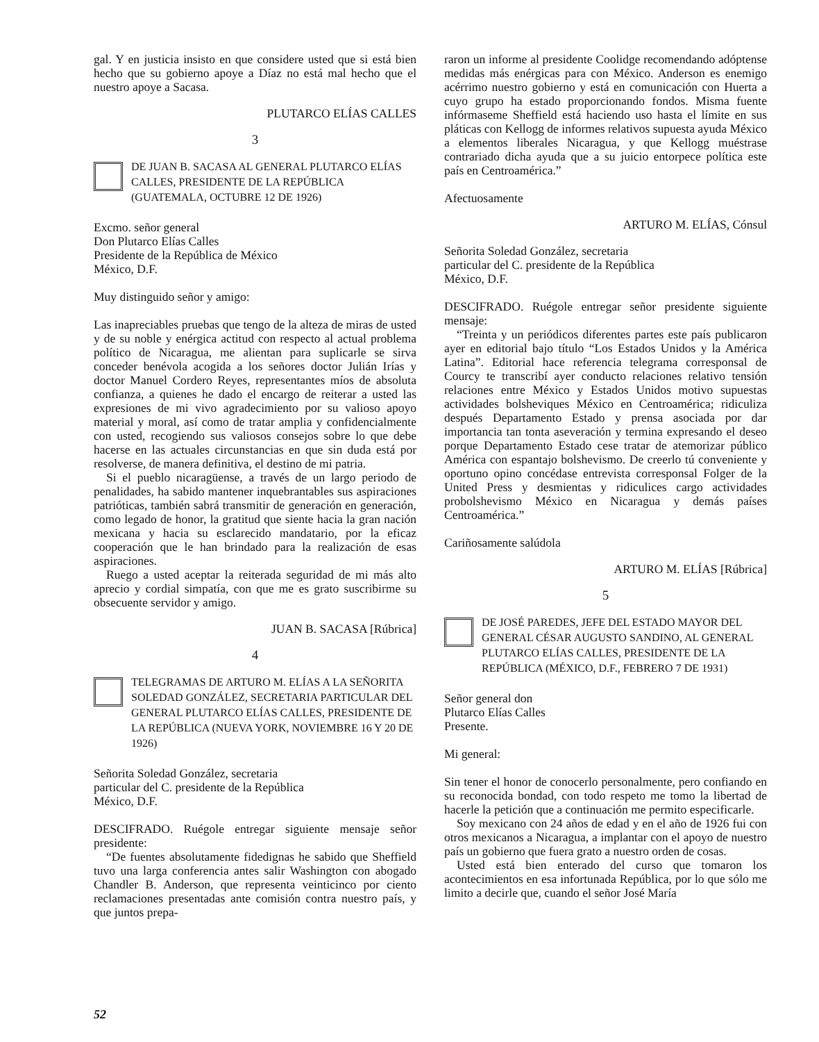gal. Y en justicia insisto en que considere usted que si está bien hecho que su gobierno apoye a Díaz no está mal hecho que el nuestro apoye a Sacasa.
PLUTARCO ELÍAS CALLES
3
DE JUAN B. SACASA AL GENERAL PLUTARCO ELÍAS CALLES, PRESIDENTE DE LA REPÚBLICA (GUATEMALA, OCTUBRE 12 DE 1926)
Excmo. señor general
Don Plutarco Elías Calles
Presidente de la República de México
México, D.F.
Muy distinguido señor y amigo:
Las inapreciables pruebas que tengo de la alteza de miras de usted y de su noble y enérgica actitud con respecto al actual problema político de Nicaragua, me alientan para suplicarle se sirva conceder benévola acogida a los señores doctor Julián Irías y doctor Manuel Cordero Reyes, representantes míos de absoluta confianza, a quienes he dado el encargo de reiterar a usted las expresiones de mi vivo agradecimiento por su valioso apoyo material y moral, así como de tratar amplia y confidencialmente con usted, recogiendo sus valiosos consejos sobre lo que debe hacerse en las actuales circunstancias en que sin duda está por resolverse, de manera definitiva, el destino de mi patria.
Si el pueblo nicaragüense, a través de un largo periodo de penalidades, ha sabido mantener inquebrantables sus aspiraciones patrióticas, también sabrá transmitir de generación en generación, como legado de honor, la gratitud que siente hacia la gran nación mexicana y hacia su esclarecido mandatario, por la eficaz cooperación que le han brindado para la realización de esas aspiraciones.
Ruego a usted aceptar la reiterada seguridad de mi más alto aprecio y cordial simpatía, con que me es grato suscribirme su obsecuente servidor y amigo.
JUAN B. SACASA [Rúbrica]
4
TELEGRAMAS DE ARTURO M. ELÍAS A LA SEÑORITA SOLEDAD GONZÁLEZ, SECRETARIA PARTICULAR DEL GENERAL PLUTARCO ELÍAS CALLES, PRESIDENTE DE LA REPÚBLICA (NUEVA YORK, NOVIEMBRE 16 Y 20 DE 1926)
Señorita Soledad González, secretaria
particular del C. presidente de la República
México, D.F.
DESCIFRADO. Ruégole entregar siguiente mensaje señor presidente:
“De fuentes absolutamente fidedignas he sabido que Sheffield tuvo una larga conferencia antes salir Washington con abogado Chandler B. Anderson, que representa veinticinco por ciento reclamaciones presentadas ante comisión contra nuestro país, y que juntos prepa-
raron un informe al presidente Coolidge recomendando adóptense medidas más enérgicas para con México. Anderson es enemigo acérrimo nuestro gobierno y está en comunicación con Huerta a cuyo grupo ha estado proporcionando fondos. Misma fuente infórmaseme Sheffield está haciendo uso hasta el límite en sus pláticas con Kellogg de informes relativos supuesta ayuda México a elementos liberales Nicaragua, y que Kellogg muéstrase contrariado dicha ayuda que a su juicio entorpece política este país en Centroamérica.”
Afectuosamente
ARTURO M. ELÍAS, Cónsul
Señorita Soledad González, secretaria
particular del C. presidente de la República
México, D.F.
DESCIFRADO. Ruégole entregar señor presidente siguiente mensaje:
“Treinta y un periódicos diferentes partes este país publicaron ayer en editorial bajo título “Los Estados Unidos y la América Latina”. Editorial hace referencia telegrama corresponsal de Courcy te transcribí ayer conducto relaciones relativo tensión relaciones entre México y Estados Unidos motivo supuestas actividades bolsheviques México en Centroamérica; ridiculiza después Departamento Estado y prensa asociada por dar importancia tan tonta aseveración y termina expresando el deseo porque Departamento Estado cese tratar de atemorizar público América con espantajo bolshevismo. De creerlo tú conveniente y oportuno opino concédase entrevista corresponsal Folger de la United Press y desmientas y ridiculices cargo actividades probolshevismo México en Nicaragua y demás países Centroamérica.”
Cariñosamente salúdola
ARTURO M. ELÍAS [Rúbrica]
5
DE JOSÉ PAREDES, JEFE DEL ESTADO MAYOR DEL GENERAL CÉSAR AUGUSTO SANDINO, AL GENERAL PLUTARCO ELÍAS CALLES, PRESIDENTE DE LA REPÚBLICA (MÉXICO, D.F., FEBRERO 7 DE 1931)
Señor general don
Plutarco Elías Calles
Presente.
Mi general:
Sin tener el honor de conocerlo personalmente, pero confiando en su reconocida bondad, con todo respeto me tomo la libertad de hacerle la petición que a continuación me permito especificarle.
Soy mexicano con 24 años de edad y en el año de 1926 fui con otros mexicanos a Nicaragua, a implantar con el apoyo de nuestro país un gobierno que fuera grato a nuestro orden de cosas.
Usted está bien enterado del curso que tomaron los acontecimientos en esa infortunada República, por lo que sólo me limito a decirle que, cuando el señor José María
52